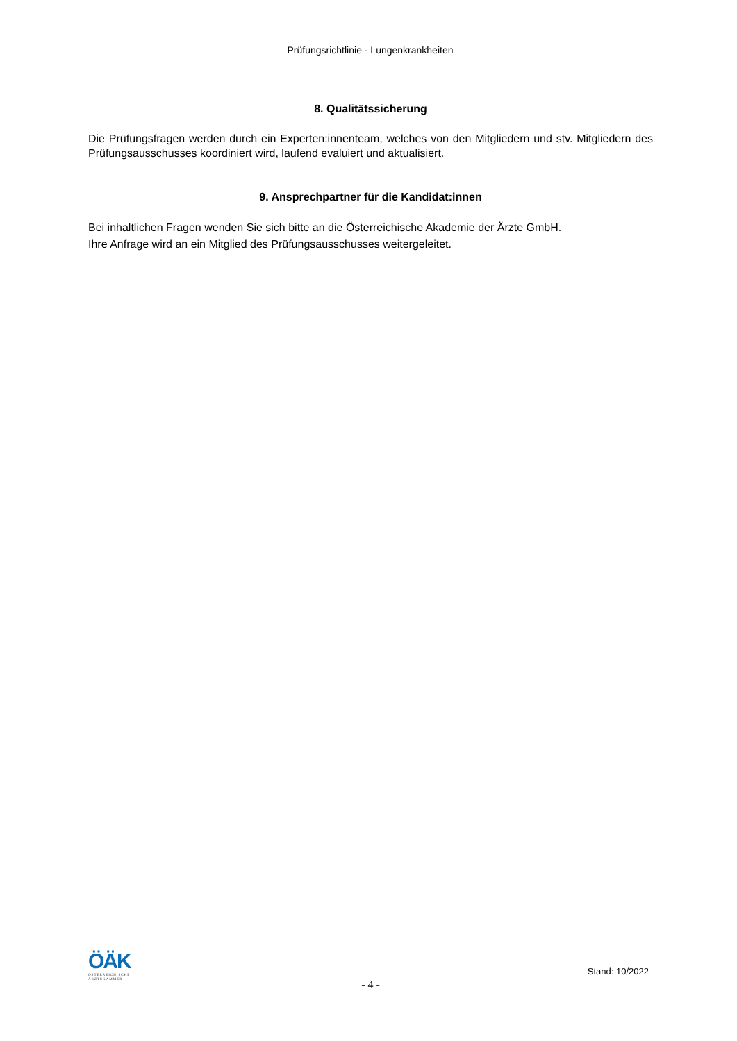Prüfungsrichtlinie - Lungenkrankheiten
8. Qualitätssicherung
Die Prüfungsfragen werden durch ein Experten:innenteam, welches von den Mitgliedern und stv. Mitgliedern des Prüfungsausschusses koordiniert wird, laufend evaluiert und aktualisiert.
9. Ansprechpartner für die Kandidat:innen
Bei inhaltlichen Fragen wenden Sie sich bitte an die Österreichische Akademie der Ärzte GmbH.
Ihre Anfrage wird an ein Mitglied des Prüfungsausschusses weitergeleitet.
ÖÄK
ÖSTERREICHISCHE
ÄRZTEKAMMER
Stand: 10/2022
- 4 -